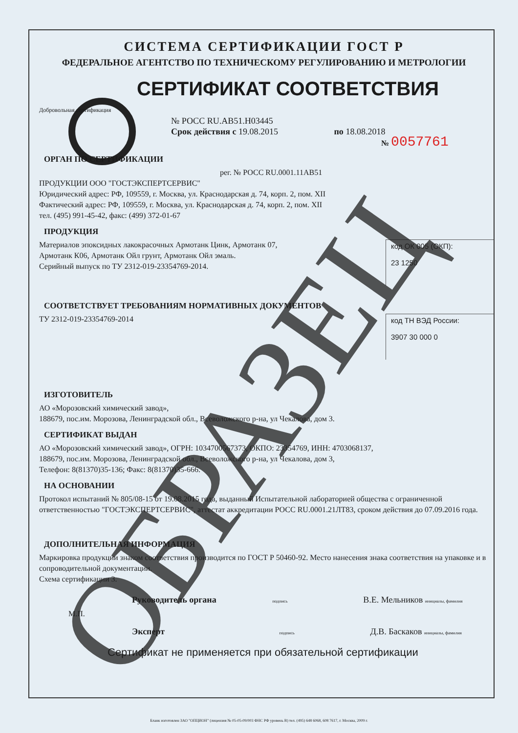СИСТЕМА СЕРТИФИКАЦИИ ГОСТ Р
ФЕДЕРАЛЬНОЕ АГЕНТСТВО ПО ТЕХНИЧЕСКОМУ РЕГУЛИРОВАНИЮ И МЕТРОЛОГИИ
СЕРТИФИКАТ СООТВЕТСТВИЯ
Добровольная сертификация
№ РОСС RU.AB51.H03445
Срок действия с 19.08.2015 по 18.08.2018
№ 0057761
ОРГАН ПО СЕРТИФИКАЦИИ
рег. № РОСС RU.0001.11АВ51
ПРОДУКЦИИ ООО "ГОСТЭКСПЕРТСЕРВИС"
Юридический адрес: РФ, 109559, г. Москва, ул. Краснодарская д. 74, корп. 2, пом. XII
Фактический адрес: РФ, 109559, г. Москва, ул. Краснодарская д. 74, корп. 2, пом. XII
тел. (495) 991-45-42, факс: (499) 372-01-67
ПРОДУКЦИЯ
код ОК 005 (ОКП):
23 1250
Материалов эпоксидных лакокрасочных Армотанк Цинк, Армотанк 07,
Армотанк К06, Армотанк Ойл грунт, Армотанк Ойл эмаль.
Серийный выпуск по ТУ 2312-019-23354769-2014.
СООТВЕТСТВУЕТ ТРЕБОВАНИЯМ НОРМАТИВНЫХ ДОКУМЕНТОВ
код ТН ВЭД России:
3907 30 000 0
ТУ 2312-019-23354769-2014
ИЗГОТОВИТЕЛЬ
АО «Морозовский химический завод»,
188679, пос.им. Морозова, Ленинградской обл., Всеволожского р-на, ул Чекалова, дом 3.
СЕРТИФИКАТ ВЫДАН
АО «Морозовский химический завод», ОГРН: 1034700567373, ОКПО: 23354769, ИНН: 4703068137,
188679, пос.им. Морозова, Ленинградской обл., Всеволожского р-на, ул Чекалова, дом 3,
Телефон: 8(81370)35-136; Факс: 8(81370)35-666.
НА ОСНОВАНИИ
Протокол испытаний № 805/08-15 от 19.08.2015 года, выданный Испытательной лабораторией общества с ограниченной ответственностью "ГОСТЭКСПЕРТСЕРВИС", аттестат аккредитации РОСС RU.0001.21ЛТ83, сроком действия до 07.09.2016 года.
ДОПОЛНИТЕЛЬНАЯ ИНФОРМАЦИЯ
Маркировка продукции знаком соответствия производится по ГОСТ Р 50460-92. Место нанесения знака соответствия на упаковке и в сопроводительной документации.
Схема сертификации 3.
Руководитель органа подпись В.Е. Мельников инициалы, фамилия
М.П.
Эксперт подпись Д.В. Баскаков инициалы, фамилия
Сертификат не применяется при обязательной сертификации
ОБРАЗЕЦ
Бланк изготовлен ЗАО "ОПЦИОН" (лицензия № 05-05-09/003 ФНС РФ уровень В) тел. (495) 648 6068, 608 7617, г. Москва, 2009 г.